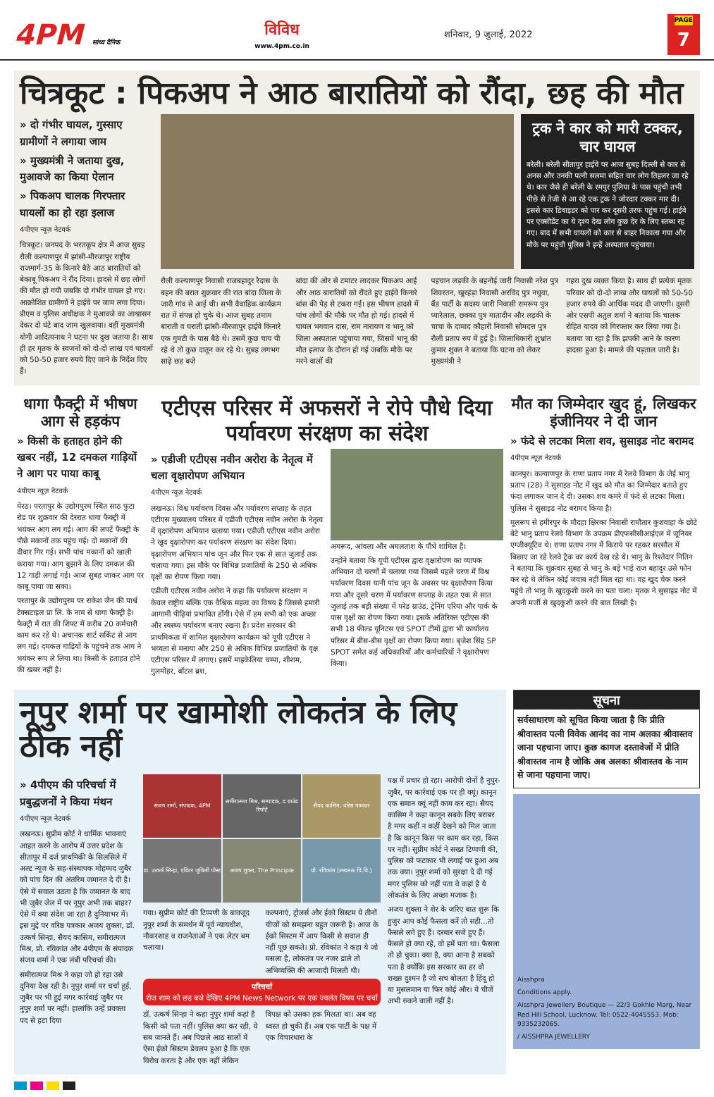4PM सांध्य दैनिक
विविध
www.4pm.co.in
शनिवार, 9 जुलाई, 2022
PAGE
7
चित्रकूट : पिकअप ने आठ बारातियों को रौंदा, छह की मौत
» दो गंभीर घायल, गुस्साए ग्रामीणों ने लगाया जाम
» मुख्यमंत्री ने जताया दुख, मुआवजे का किया ऐलान
» पिकअप चालक गिरफ्तार घायलों का हो रहा इलाज
4पीएम न्यूज़ नेटवर्क
चित्रकूट। जनपद के भरतकूप क्षेत्र में आज सुबह रौली कल्याणपुर में झांसी-मीरजापुर राष्ट्रीय राजमार्ग-35 के किनारे बैठे आठ बारातियों को बेकाबू पिकअप ने रौंद दिया। हादसे में छह लोगों की मौत हो गयी जबकि दो गंभीर घायल हो गए। आक्रोशित ग्रामीणों ने हाईवे पर जाम लगा दिया। डीएम व पुलिस अधीक्षक ने मुआवजे का आश्वासन देकर दो घंटे बाद जाम खुलवाया। वहीं मुख्यमंत्री योगी आदित्यनाथ ने घटना पर दुख जताया है। साथ ही हर मृतक के स्वजनों को दो-दो लाख एवं घायलों को 50-50 हजार रुपये दिए जाने के निर्देश दिए हैं।
ट्रक ने कार को मारी टक्कर, चार घायल
बरेली। बरेली सीतापुर हाईवे पर आज सुबह दिल्ली से कार से अनस और उनकी पत्नी सलमा सहित चार लोग तिहलर जा रहे थे। कार जैसे ही बरेली के रमपुर पुलिया के पास पहुंची तभी पीछे से तेजी से आ रहे एक ट्रक ने जोरदार टक्कर मार दी। इससे कार डिवाइडर को पार कर दूसरी तरफ पहुंच गई। हाईवे पर एक्सीडेंट का ये दृश्य देख लोग कुछ देर के लिए स्तब्ध रह गए। बाद में सभी घायलों को कार से बाहर निकाला गया और मौके पर पहुंची पुलिस ने इन्हें अस्पताल पहुंचाया।
रौली कल्याणपुर निवासी राजबहादुर रैदास के बहन की बरात शुक्रवार की रात बांदा जिला के जारी गांव से आई थी। सभी वैवाहिक कार्यक्रम रात में संपन्न हो चुके थे। आज सुबह तमाम बाराती व घराती झांसी-मीरजापुर हाईवे किनारे एक गुमटी के पास बैठे थे। उसमें कुछ चाय पी रहे थे तो कुछ दातून कर रहे थे। सुबह लगभग साढ़े छह बजे
बांदा की ओर से टमाटर लादकर पिकअप आई और आठ बारातियों को रौंदते हुए हाईवे किनारे बांस की पेड़ से टकरा गई। इस भीषण हादसे में पांच लोगों की मौके पर मौत हो गई। हादसे में घायल भगवान दास, राम नारायण व भानू को जिला अस्पताल पहुंचाया गया, जिसमें भानू की मौत इलाज के दौरान हो गई जबकि मौके पर मरने वालों की
पहचान लड़की के बहनोई जारी निवासी नरेश पुत्र शिवरतन, खुरहंड़ा निवासी अरविंद पुत्र नथुवा, बैंड पार्टी के सदस्य जारी निवासी रामरूप पुत्र प्यारेलाल, छक्का पुत्र मातादीन और लड़की के चाचा के दामाद कौहारी निवासी सोमदत्त पुत्र रौली प्रताप रुप में हुई है। जिलाधिकारी शुभ्रांत कुमार शुक्ल ने बताया कि घटना को लेकर मुख्यमंत्री ने
गहरा दुख व्यक्त किया है। साथ ही प्रत्येक मृतक परिवार को दो-दो लाख और घायलों को 50-50 हजार रुपये की आर्थिक मदद दी जाएगी। दूसरी ओर एसपी अतुल शर्मा ने बताया कि चालक रोहित यादव को गिरफ्तार कर लिया गया है। बताया जा रहा है कि झपकी आने के कारण हादसा हुआ है। मामले की पड़ताल जारी है।
धागा फैक्ट्री में भीषण आग से हड़कंप
» किसी के हताहत होने की खबर नहीं, 12 दमकल गाड़ियों ने आग पर पाया काबू
4पीएम न्यूज़ नेटवर्क
मेरठ। परतापुर के उद्योगपुरम स्थित साठ फुटा रोड पर शुक्रवार की देररात धागा फैक्ट्री में भयंकर आग लग गई। आग की लपटें फैक्ट्री के पीछे मकानों तक पहुंच गई। दो मकानों की दीवार गिर गई। सभी पांच मकानों को खाली कराया गया। आग बुझाने के लिए दमकल की 12 गाड़ी लगाई गई। आज सुबह जाकर आग पर काबू पाया जा सका।
परतापुर के उद्योगपुरम पर राकेश जैन की पार्श्व टेक्सटाइल प्रा लि. के नाम से धागा फैक्ट्री है। फैक्ट्री में रात की शिफ्ट में करीब 20 कर्मचारी काम कर रहे थे। अचानक शार्ट सर्किट से आग लग गई। दमकल गाड़ियों के पहुंचने तक आग ने भयंकर रूप ले लिया था। किसी के हताहत होने की खबर नहीं है।
एटीएस परिसर में अफसरों ने रोपे पौधे दिया पर्यावरण संरक्षण का संदेश
» एडीजी एटीएस नवीन अरोरा के नेतृत्व में चला वृक्षारोपण अभियान
4पीएम न्यूज़ नेटवर्क
लखनऊ। विश्व पर्यावरण दिवस और पर्यावरण सप्ताह के तहत एटीएस मुख्यालय परिसर में एडीजी एटीएस नवीन अरोरा के नेतृत्व में वृक्षारोपण अभियान चलाया गया। एडीजी एटीएस नवीन अरोरा ने खुद वृक्षारोपण कर पर्यावरण संरक्षण का संदेश दिया। वृक्षारोपण अभियान पांच जून और फिर एक से सात जुलाई तक चलाया गया। इस मौके पर विभिन्न प्रजातियों के 250 से अधिक वृक्षों का रोपण किया गया।
एडीजी एटीएस नवीन अरोरा ने कहा कि पर्यावरण संरक्षण न केवल राष्ट्रीय बल्कि एक वैश्विक महत्व का विषय है जिससे हमारी आगामी पीढ़ियां प्रभावित होंगी। ऐसे में हम सभी को एक अच्छा और स्वस्थ्य पर्यावरण बनाए रखना है। प्रदेश सरकार की प्राथमिकता में शामिल वृक्षारोपण कार्यक्रम को यूपी एटीएस ने भव्यता से मनाया और 250 से अधिक विभिन्न प्रजातियों के वृक्ष एटीएस परिसर में लगाए। इसमें माइकेलिया चम्पा, शीशम, गुलमोहर, बॉटल ब्रश,
अमरूद, आंवला और अमलताश के पौधे शामिल हैं।
उन्होंने बताया कि यूपी एटीएस द्वारा वृक्षारोपण का व्यापक अभियान दो चरणों में चलाया गया जिसमें पहले चरण में विश्व पर्यावरण दिवस यानी पांच जून के अवसर पर वृक्षारोपण किया गया और दूसरे चरण में पर्यावरण सप्ताह के तहत एक से सात जुलाई तक बड़ी संख्या में परेड ग्राउंड, ट्रेनिंग एरिया और पार्क के पास वृक्षों का रोपण किया गया। इसके अतिरिक्त एटीएस की सभी 18 फील्ड यूनिटस एवं SPOT टीमों द्वारा भी कार्यालय परिसर में बीस-बीस वृक्षों का रोपण किया गया। बृजेश सिंह SP SPOT समेत कई अधिकारियों और कर्मचारियों ने वृक्षारोपण किया।
मौत का जिम्मेदार खुद हूं, लिखकर इंजीनियर ने दी जान
» फंदे से लटका मिला शव, सुसाइड नोट बरामद
4पीएम न्यूज़ नेटवर्क
कानपुर। कल्याणपुर के राणा प्रताप नगर में रेलवे विभाग के जेई भानु प्रताप (28) ने सुसाइड नोट में खुद को मौत का जिम्मेदार बताते हुए फंदा लगाकर जान दे दी। उसका शव कमरे में फंदे से लटका मिला। पुलिस ने सुसाइड नोट बरामद किया है।
मूलरूप से हमीरपुर के मौदहा क्षिरका निवासी रामौतार कुशवाहा के छोटे बेटे भानु प्रताप रेलवे विभाग के उपक्रम डीएफसीसीआईएल में जूनियर एग्जीक्यूटिव थे। राणा प्रताप नगर में किराये पर रहकर सरसौल में बिछाए जा रहे रेलवे ट्रैक का कार्य देख रहे थे। भानु के रिश्तेदार नितिन ने बताया कि शुक्रवार सुबह से भानु के बड़े भाई राज बहादुर उसे फोन कर रहे थे लेकिन कोई जवाब नहीं मिल रहा था। वह खुद चेक करने पहुंचे तो भानु के खुदकुशी करने का पता चला। मृतक ने सुसाइड नोट में अपनी मर्जी से खुदकुशी करने की बात लिखी है।
नूपुर शर्मा पर खामोशी लोकतंत्र के लिए ठीक नहीं
» 4पीएम की परिचर्चा में प्रबुद्धजनों ने किया मंथन
4पीएम न्यूज़ नेटवर्क
लखनऊ। सुप्रीम कोर्ट ने धार्मिक भावनाएं आहत करने के आरोप में उत्तर प्रदेश के सीतापुर में दर्ज प्राथमिकी के सिलसिले में अल्ट न्यूज के सह-संस्थापक मोहम्मद जुबैर को पांच दिन की अंतरिम जमानत दे दी है। ऐसे में सवाल उठता है कि जमानत के बाद भी जुबैर जेल में पर नूपुर अभी तक बाहर? ऐसे में क्या संदेश जा रहा है दुनियाभर में। इस मुद्दे पर वरिष्ठ पत्रकार अजय शुक्ला, डॉ. उत्कर्ष सिन्हा, सैयद कासिम, समीरात्मज मिश्र, प्रो. रविकांत और 4पीएम के संपादक संजय शर्मा ने एक लंबी परिचर्चा की।
समीरात्मज मिश्र ने कहा जो हो रहा उसे दुनिया देख रही है। नुपुर शर्मा पर चर्चा हुई, जुबैर पर भी हुई मगर कार्रवाई जुबैर पर नुपुर शर्मा पर नहीं। हालांकि उन्हें प्रवक्ता पद से हटा दिया
संजय शर्मा, संपादक, 4PM समीरात्मज मिश्र, सम्पादक, द ग्राउंड रिपोर्ट
सैयद कासिम, वरिष्ठ पत्रकार
डा. उत्कर्ष सिन्हा, एडिटर जुबिली पोस्ट
अजय शुक्ल, The Principle प्रो. रविकांत (लखनऊ वि.वि.)
गया। सुप्रीम कोर्ट की टिप्पणी के बावजूद नुपुर शर्मा के समर्थन में पूर्व न्यायधीश, नौकरशाह व राजनेताओं ने एक लेटर बम चलाया।
कल्पनाएं, ट्रोलर्स और ईको सिस्टम ये तीनों चीजों को समझना बहुत जरूरी है। आज के ईको सिस्टम में आप किसी से सवाल ही नहीं पूछ सकते। प्रो. रविकांत ने कहा ये जो मसला है, लोकतंत्र पर नजर डाले तो अभिव्यक्ति की आजादी मिलती थी।
परिचर्चा
रोज शाम को छह बजे देखिए 4PM News Network पर एक ज्वलंत विषय पर चर्चा
डॉ. उत्कर्ष सिन्हा ने कहा नुपुर शर्मा कहां है किसी को पता नहीं। पुलिस क्या कर रही, ये सब जानते हैं। अब पिछले आठ सालों में ऐसा ईको सिस्टम डेवलप हुआ है कि एक विरोध करता है और एक नहीं लेकिन
विपक्ष को उसका हक मिलता था। अब वह ध्वस्त हो चुकी हैं। अब एक पार्टी के पक्ष में एक विचारधारा के
पक्ष में प्रचार हो रहा। आरोपी दोनों है नुपुर-जुबैर, पर कार्रवाई एक पर ही क्यूं। कानून एक समान क्यूं नहीं काम कर रहा। सैयद कासिम ने कहा कानून सबके लिए बराबर है मगर कहीं न कहीं देखने को मिल जाता है कि कानून किस पर काम कर रहा, किस पर नहीं। सुप्रीम कोर्ट ने सख्त टिप्पणी की, पुलिस को फटकार भी लगाई पर हुआ अब तक क्या। नुपुर शर्मा को सुरक्षा दे दी गई मगर पुलिस को नहीं पता वे कहां है ये लोकतंत्र के लिए अच्छा मजाक है।
अजय शुक्ला ने शेर के जरिए बात शुरू कि हुजुर आप कोई फैसला करें तो सही...तो फैसले लगे हुए हैं। दरबार सजे हुए हैं। फैसले हो क्या रहे, वो हमें पता था। फैसला तो हो चुका। क्या है, क्या आना है सबको पता है क्योंकि इस सरकार का हर वो शख्स दुश्मन है जो सच बोलता है हिंदू हो या मुसलमान या फिर कोई और। ये चीजें अभी रुकने वाली नहीं है।
सूचना
सर्वसाधारण को सूचित किया जाता है कि प्रीति श्रीवास्तव पत्नी विवेक आनंद का नाम अलका श्रीवास्तव जाना पहचाना जाए। कुछ कागज दस्तावेजों में प्रीति श्रीवास्तव नाम है जोकि अब अलका श्रीवास्तव के नाम से जाना पहचाना जाए।
Aisshpra
Conditions apply.
Aisshpra Jewellery Boutique — 22/3 Gokhle Marg, Near Red Hill School, Lucknow. Tel: 0522-4045553. Mob: 9335232065.
/ AISSHPRA JEWELLERY